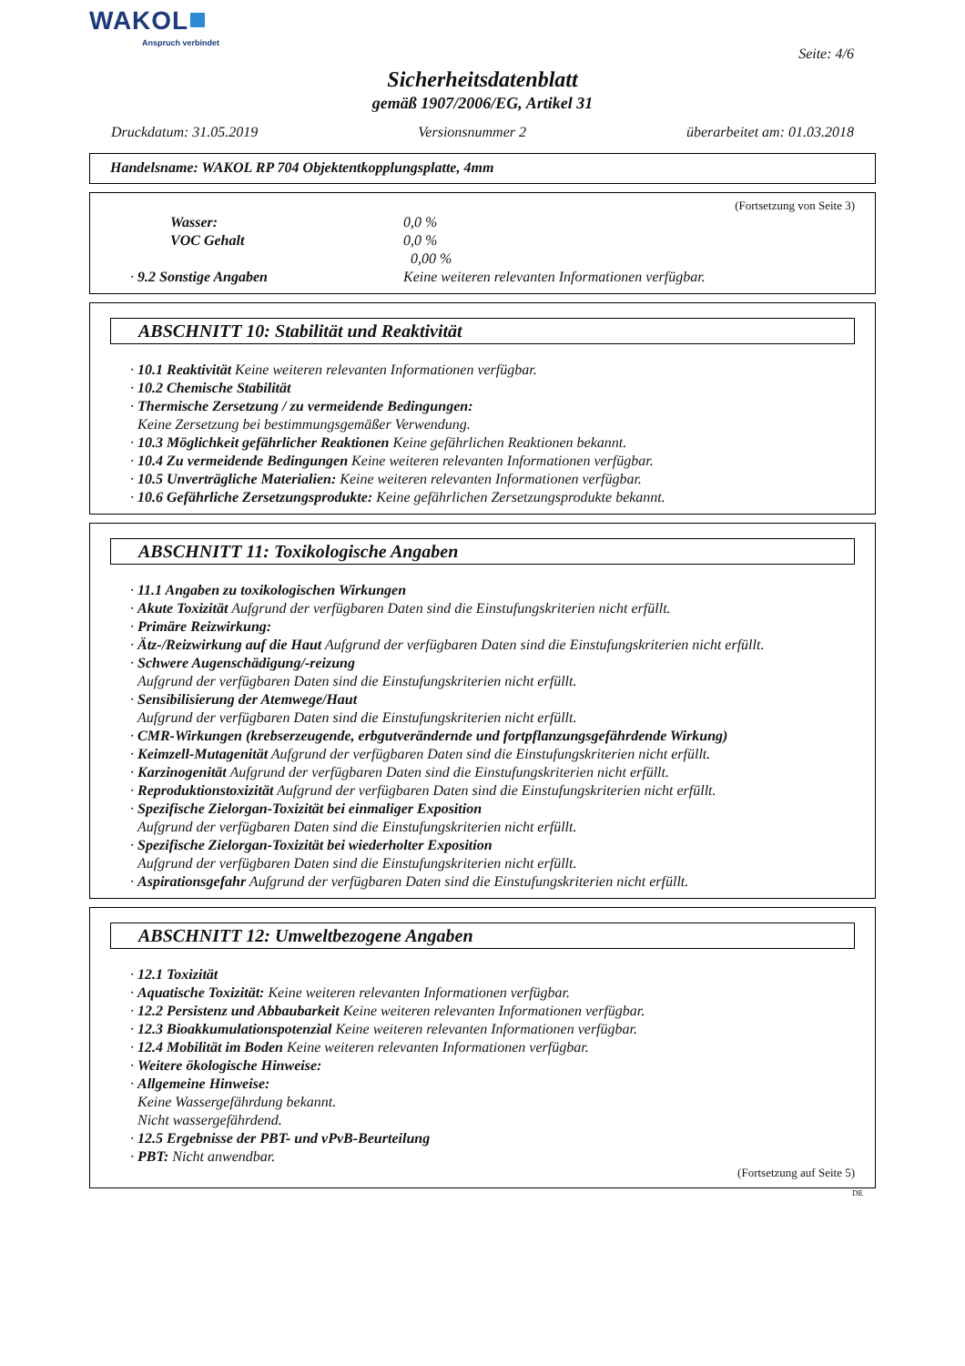WAKOL
Anspruch verbindet
Seite: 4/6
Sicherheitsdatenblatt
gemäß 1907/2006/EG, Artikel 31
Druckdatum: 31.05.2019 Versionsnummer 2 überarbeitet am: 01.03.2018
Handelsname: WAKOL RP 704 Objektentkopplungsplatte, 4mm
(Fortsetzung von Seite 3)
Wasser: 0,0 %
VOC Gehalt 0,0 %
0,00 %
· 9.2 Sonstige Angaben Keine weiteren relevanten Informationen verfügbar.
ABSCHNITT 10: Stabilität und Reaktivität
· 10.1 Reaktivität Keine weiteren relevanten Informationen verfügbar.
· 10.2 Chemische Stabilität
· Thermische Zersetzung / zu vermeidende Bedingungen:
Keine Zersetzung bei bestimmungsgemäßer Verwendung.
· 10.3 Möglichkeit gefährlicher Reaktionen Keine gefährlichen Reaktionen bekannt.
· 10.4 Zu vermeidende Bedingungen Keine weiteren relevanten Informationen verfügbar.
· 10.5 Unverträgliche Materialien: Keine weiteren relevanten Informationen verfügbar.
· 10.6 Gefährliche Zersetzungsprodukte: Keine gefährlichen Zersetzungsprodukte bekannt.
ABSCHNITT 11: Toxikologische Angaben
· 11.1 Angaben zu toxikologischen Wirkungen
· Akute Toxizität Aufgrund der verfügbaren Daten sind die Einstufungskriterien nicht erfüllt.
· Primäre Reizwirkung:
· Ätz-/Reizwirkung auf die Haut Aufgrund der verfügbaren Daten sind die Einstufungskriterien nicht erfüllt.
· Schwere Augenschädigung/-reizung
Aufgrund der verfügbaren Daten sind die Einstufungskriterien nicht erfüllt.
· Sensibilisierung der Atemwege/Haut
Aufgrund der verfügbaren Daten sind die Einstufungskriterien nicht erfüllt.
· CMR-Wirkungen (krebserzeugende, erbgutverändernde und fortpflanzungsgefährdende Wirkung)
· Keimzell-Mutagenität Aufgrund der verfügbaren Daten sind die Einstufungskriterien nicht erfüllt.
· Karzinogenität Aufgrund der verfügbaren Daten sind die Einstufungskriterien nicht erfüllt.
· Reproduktionstoxizität Aufgrund der verfügbaren Daten sind die Einstufungskriterien nicht erfüllt.
· Spezifische Zielorgan-Toxizität bei einmaliger Exposition
Aufgrund der verfügbaren Daten sind die Einstufungskriterien nicht erfüllt.
· Spezifische Zielorgan-Toxizität bei wiederholter Exposition
Aufgrund der verfügbaren Daten sind die Einstufungskriterien nicht erfüllt.
· Aspirationsgefahr Aufgrund der verfügbaren Daten sind die Einstufungskriterien nicht erfüllt.
ABSCHNITT 12: Umweltbezogene Angaben
· 12.1 Toxizität
· Aquatische Toxizität: Keine weiteren relevanten Informationen verfügbar.
· 12.2 Persistenz und Abbaubarkeit Keine weiteren relevanten Informationen verfügbar.
· 12.3 Bioakkumulationspotenzial Keine weiteren relevanten Informationen verfügbar.
· 12.4 Mobilität im Boden Keine weiteren relevanten Informationen verfügbar.
· Weitere ökologische Hinweise:
· Allgemeine Hinweise:
Keine Wassergefährdung bekannt.
Nicht wassergefährdend.
· 12.5 Ergebnisse der PBT- und vPvB-Beurteilung
· PBT: Nicht anwendbar.
(Fortsetzung auf Seite 5)
DE